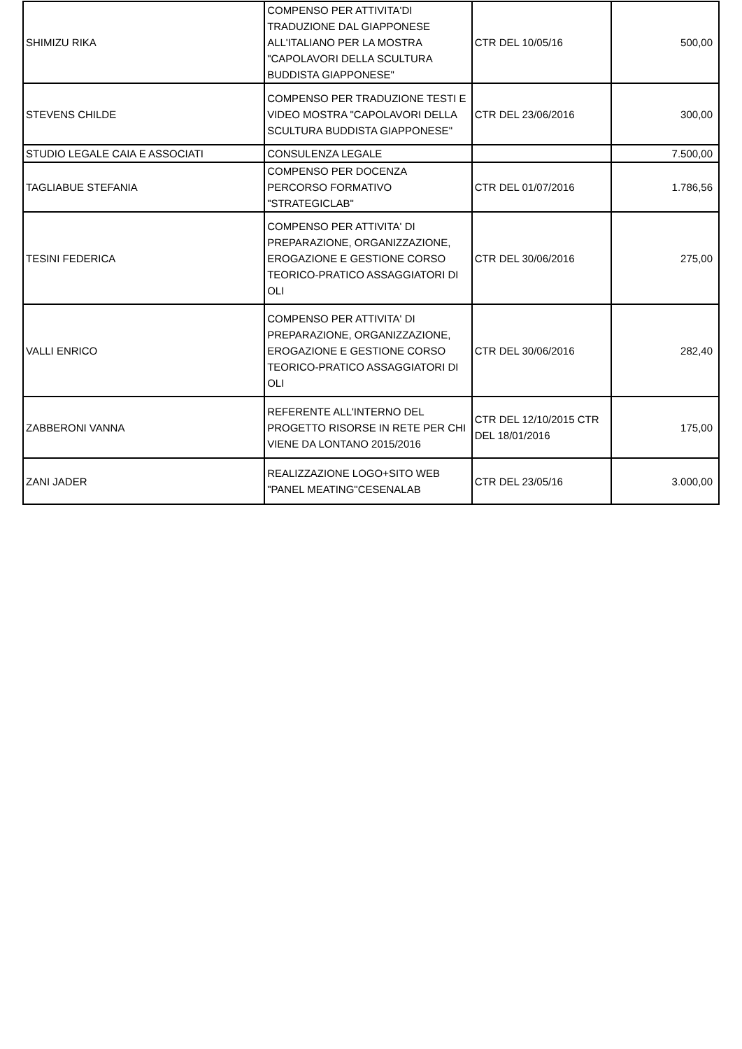| SHIMIZU RIKA | COMPENSO PER ATTIVITA'DI TRADUZIONE DAL GIAPPONESE ALL'ITALIANO PER LA MOSTRA "CAPOLAVORI DELLA SCULTURA BUDDISTA GIAPPONESE" | CTR DEL 10/05/16 | 500,00 |
| STEVENS CHILDE | COMPENSO PER TRADUZIONE TESTI E VIDEO MOSTRA "CAPOLAVORI DELLA SCULTURA BUDDISTA GIAPPONESE" | CTR DEL 23/06/2016 | 300,00 |
| STUDIO LEGALE CAIA E ASSOCIATI | CONSULENZA LEGALE | | 7.500,00 |
| TAGLIABUE STEFANIA | COMPENSO PER DOCENZA PERCORSO FORMATIVO "STRATEGICLAB" | CTR DEL 01/07/2016 | 1.786,56 |
| TESINI FEDERICA | COMPENSO PER ATTIVITA' DI PREPARAZIONE, ORGANIZZAZIONE, EROGAZIONE E GESTIONE CORSO TEORICO-PRATICO ASSAGGIATORI DI OLI | CTR DEL 30/06/2016 | 275,00 |
| VALLI ENRICO | COMPENSO PER ATTIVITA' DI PREPARAZIONE, ORGANIZZAZIONE, EROGAZIONE E GESTIONE CORSO TEORICO-PRATICO ASSAGGIATORI DI OLI | CTR DEL 30/06/2016 | 282,40 |
| ZABBERONI VANNA | REFERENTE ALL'INTERNO DEL PROGETTO RISORSE IN RETE PER CHI VIENE DA LONTANO 2015/2016 | CTR DEL 12/10/2015 CTR DEL 18/01/2016 | 175,00 |
| ZANI JADER | REALIZZAZIONE LOGO+SITO WEB "PANEL MEATING"CESENALAB | CTR DEL 23/05/16 | 3.000,00 |